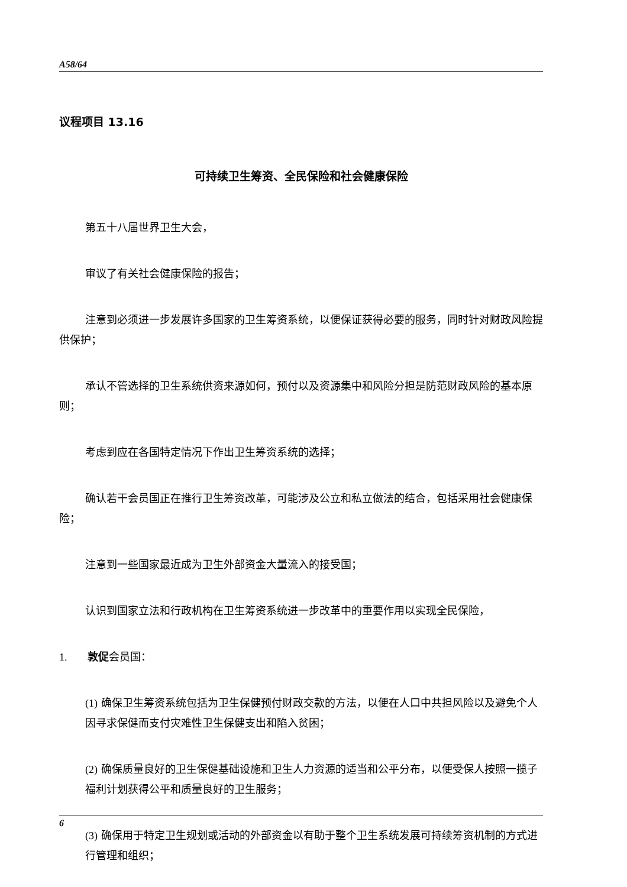A58/64
议程项目 13.16
可持续卫生筹资、全民保险和社会健康保险
第五十八届世界卫生大会，
审议了有关社会健康保险的报告；
注意到必须进一步发展许多国家的卫生筹资系统，以便保证获得必要的服务，同时针对财政风险提供保护；
承认不管选择的卫生系统供资来源如何，预付以及资源集中和风险分担是防范财政风险的基本原则；
考虑到应在各国特定情况下作出卫生筹资系统的选择；
确认若干会员国正在推行卫生筹资改革，可能涉及公立和私立做法的结合，包括采用社会健康保险；
注意到一些国家最近成为卫生外部资金大量流入的接受国；
认识到国家立法和行政机构在卫生筹资系统进一步改革中的重要作用以实现全民保险，
1. 敦促会员国：
(1) 确保卫生筹资系统包括为卫生保健预付财政交款的方法，以便在人口中共担风险以及避免个人因寻求保健而支付灾难性卫生保健支出和陷入贫困；
(2) 确保质量良好的卫生保健基础设施和卫生人力资源的适当和公平分布，以便受保人按照一揽子福利计划获得公平和质量良好的卫生服务；
(3) 确保用于特定卫生规划或活动的外部资金以有助于整个卫生系统发展可持续筹资机制的方式进行管理和组织；
6